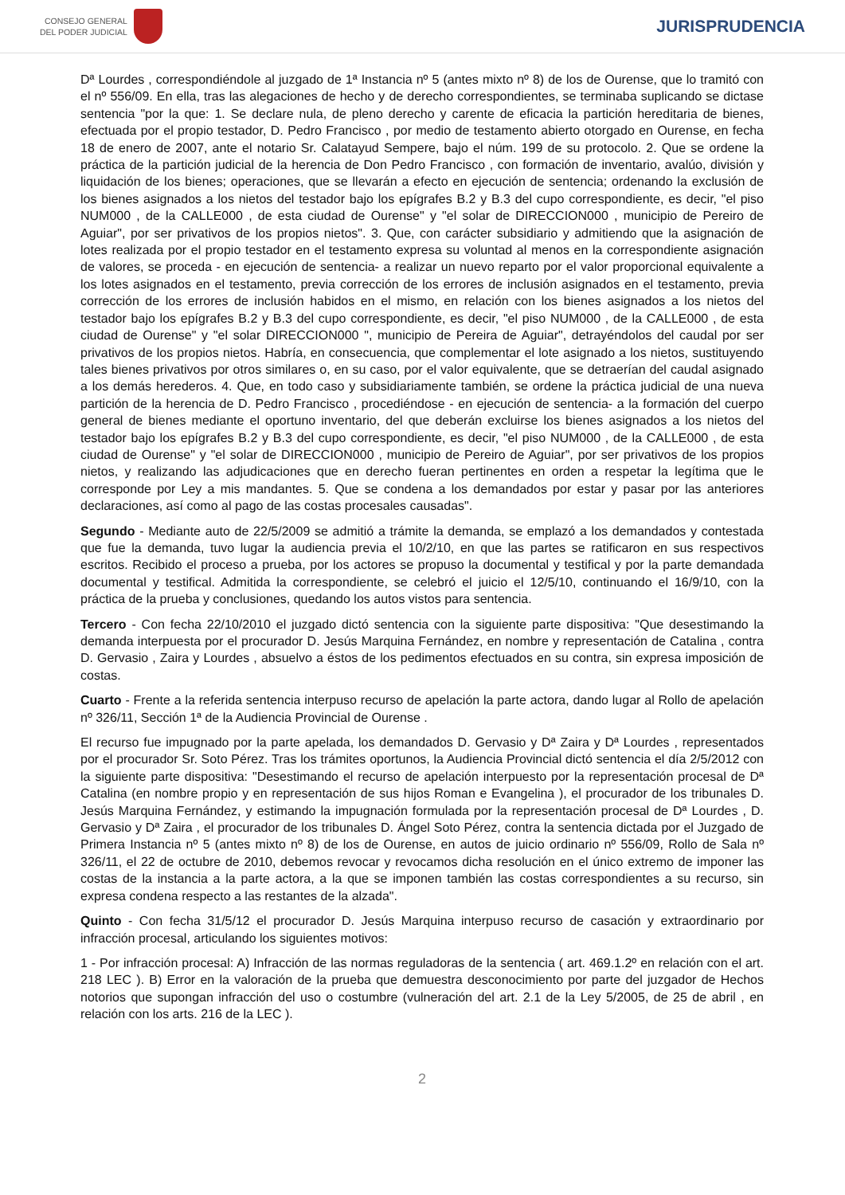CONSEJO GENERAL
DEL PODER JUDICIAL
JURISPRUDENCIA
Dª Lourdes , correspondiéndole al juzgado de 1ª Instancia nº 5 (antes mixto nº 8) de los de Ourense, que lo tramitó con el nº 556/09. En ella, tras las alegaciones de hecho y de derecho correspondientes, se terminaba suplicando se dictase sentencia "por la que: 1. Se declare nula, de pleno derecho y carente de eficacia la partición hereditaria de bienes, efectuada por el propio testador, D. Pedro Francisco , por medio de testamento abierto otorgado en Ourense, en fecha 18 de enero de 2007, ante el notario Sr. Calatayud Sempere, bajo el núm. 199 de su protocolo. 2. Que se ordene la práctica de la partición judicial de la herencia de Don Pedro Francisco , con formación de inventario, avalúo, división y liquidación de los bienes; operaciones, que se llevarán a efecto en ejecución de sentencia; ordenando la exclusión de los bienes asignados a los nietos del testador bajo los epígrafes B.2 y B.3 del cupo correspondiente, es decir, "el piso NUM000 , de la CALLE000 , de esta ciudad de Ourense" y "el solar de DIRECCION000 , municipio de Pereiro de Aguiar", por ser privativos de los propios nietos". 3. Que, con carácter subsidiario y admitiendo que la asignación de lotes realizada por el propio testador en el testamento expresa su voluntad al menos en la correspondiente asignación de valores, se proceda - en ejecución de sentencia- a realizar un nuevo reparto por el valor proporcional equivalente a los lotes asignados en el testamento, previa corrección de los errores de inclusión asignados en el testamento, previa corrección de los errores de inclusión habidos en el mismo, en relación con los bienes asignados a los nietos del testador bajo los epígrafes B.2 y B.3 del cupo correspondiente, es decir, "el piso NUM000 , de la CALLE000 , de esta ciudad de Ourense" y "el solar DIRECCION000 ", municipio de Pereira de Aguiar", detrayéndolos del caudal por ser privativos de los propios nietos. Habría, en consecuencia, que complementar el lote asignado a los nietos, sustituyendo tales bienes privativos por otros similares o, en su caso, por el valor equivalente, que se detraerían del caudal asignado a los demás herederos. 4. Que, en todo caso y subsidiariamente también, se ordene la práctica judicial de una nueva partición de la herencia de D. Pedro Francisco , procediéndose - en ejecución de sentencia- a la formación del cuerpo general de bienes mediante el oportuno inventario, del que deberán excluirse los bienes asignados a los nietos del testador bajo los epígrafes B.2 y B.3 del cupo correspondiente, es decir, "el piso NUM000 , de la CALLE000 , de esta ciudad de Ourense" y "el solar de DIRECCION000 , municipio de Pereiro de Aguiar", por ser privativos de los propios nietos, y realizando las adjudicaciones que en derecho fueran pertinentes en orden a respetar la legítima que le corresponde por Ley a mis mandantes. 5. Que se condena a los demandados por estar y pasar por las anteriores declaraciones, así como al pago de las costas procesales causadas".
Segundo - Mediante auto de 22/5/2009 se admitió a trámite la demanda, se emplazó a los demandados y contestada que fue la demanda, tuvo lugar la audiencia previa el 10/2/10, en que las partes se ratificaron en sus respectivos escritos. Recibido el proceso a prueba, por los actores se propuso la documental y testifical y por la parte demandada documental y testifical. Admitida la correspondiente, se celebró el juicio el 12/5/10, continuando el 16/9/10, con la práctica de la prueba y conclusiones, quedando los autos vistos para sentencia.
Tercero - Con fecha 22/10/2010 el juzgado dictó sentencia con la siguiente parte dispositiva: "Que desestimando la demanda interpuesta por el procurador D. Jesús Marquina Fernández, en nombre y representación de Catalina , contra D. Gervasio , Zaira y Lourdes , absuelvo a éstos de los pedimentos efectuados en su contra, sin expresa imposición de costas.
Cuarto - Frente a la referida sentencia interpuso recurso de apelación la parte actora, dando lugar al Rollo de apelación nº 326/11, Sección 1ª de la Audiencia Provincial de Ourense .
El recurso fue impugnado por la parte apelada, los demandados D. Gervasio y Dª Zaira y Dª Lourdes , representados por el procurador Sr. Soto Pérez. Tras los trámites oportunos, la Audiencia Provincial dictó sentencia el día 2/5/2012 con la siguiente parte dispositiva: "Desestimando el recurso de apelación interpuesto por la representación procesal de Dª Catalina (en nombre propio y en representación de sus hijos Roman e Evangelina ), el procurador de los tribunales D. Jesús Marquina Fernández, y estimando la impugnación formulada por la representación procesal de Dª Lourdes , D. Gervasio y Dª Zaira , el procurador de los tribunales D. Ángel Soto Pérez, contra la sentencia dictada por el Juzgado de Primera Instancia nº 5 (antes mixto nº 8) de los de Ourense, en autos de juicio ordinario nº 556/09, Rollo de Sala nº 326/11, el 22 de octubre de 2010, debemos revocar y revocamos dicha resolución en el único extremo de imponer las costas de la instancia a la parte actora, a la que se imponen también las costas correspondientes a su recurso, sin expresa condena respecto a las restantes de la alzada".
Quinto - Con fecha 31/5/12 el procurador D. Jesús Marquina interpuso recurso de casación y extraordinario por infracción procesal, articulando los siguientes motivos:
1 - Por infracción procesal: A) Infracción de las normas reguladoras de la sentencia ( art. 469.1.2º en relación con el art. 218 LEC ). B) Error en la valoración de la prueba que demuestra desconocimiento por parte del juzgador de Hechos notorios que supongan infracción del uso o costumbre (vulneración del art. 2.1 de la Ley 5/2005, de 25 de abril , en relación con los arts. 216 de la LEC ).
2